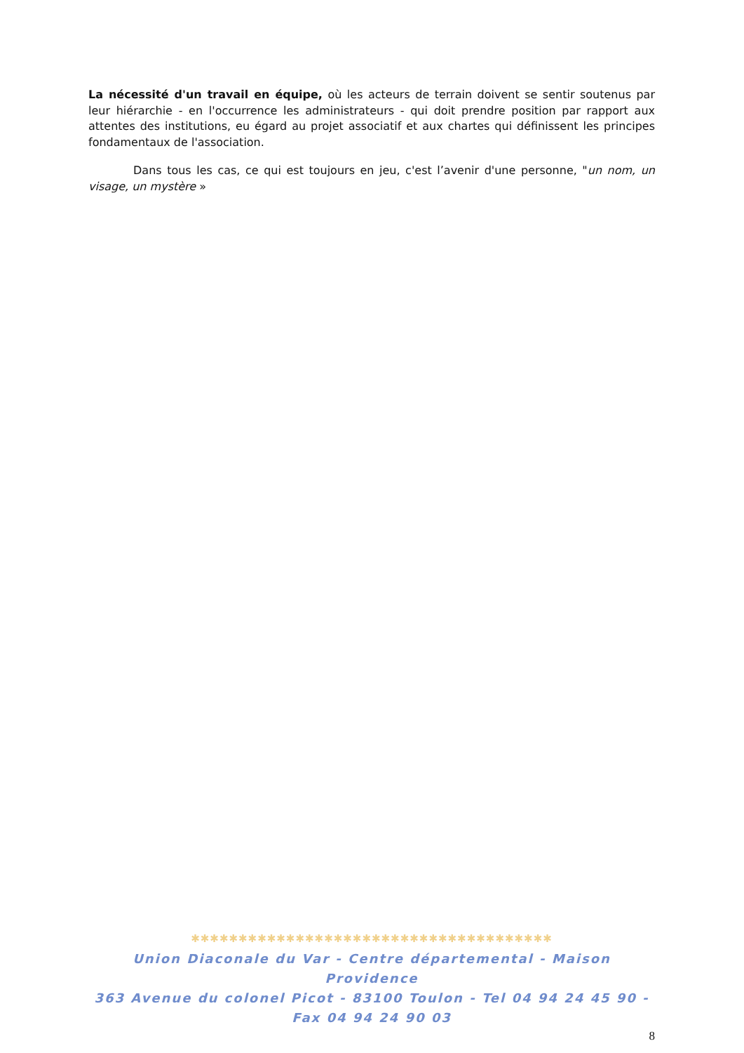La nécessité d'un travail en équipe, où les acteurs de terrain doivent se sentir soutenus par leur hiérarchie - en l'occurrence les administrateurs - qui doit prendre position par rapport aux attentes des institutions, eu égard au projet associatif et aux chartes qui définissent les principes fondamentaux de l'association.
Dans tous les cas, ce qui est toujours en jeu, c'est l’avenir d'une personne, "un nom, un visage, un mystère »
✱✱✱✱✱✱✱✱✱✱✱✱✱✱✱✱✱✱✱✱✱✱✱✱✱✱✱✱✱✱✱✱✱✱✱✱✱✱
Union Diaconale du Var - Centre départemental - Maison Providence
363 Avenue du colonel Picot - 83100 Toulon - Tel 04 94 24 45 90 - Fax 04 94 24 90 03
8